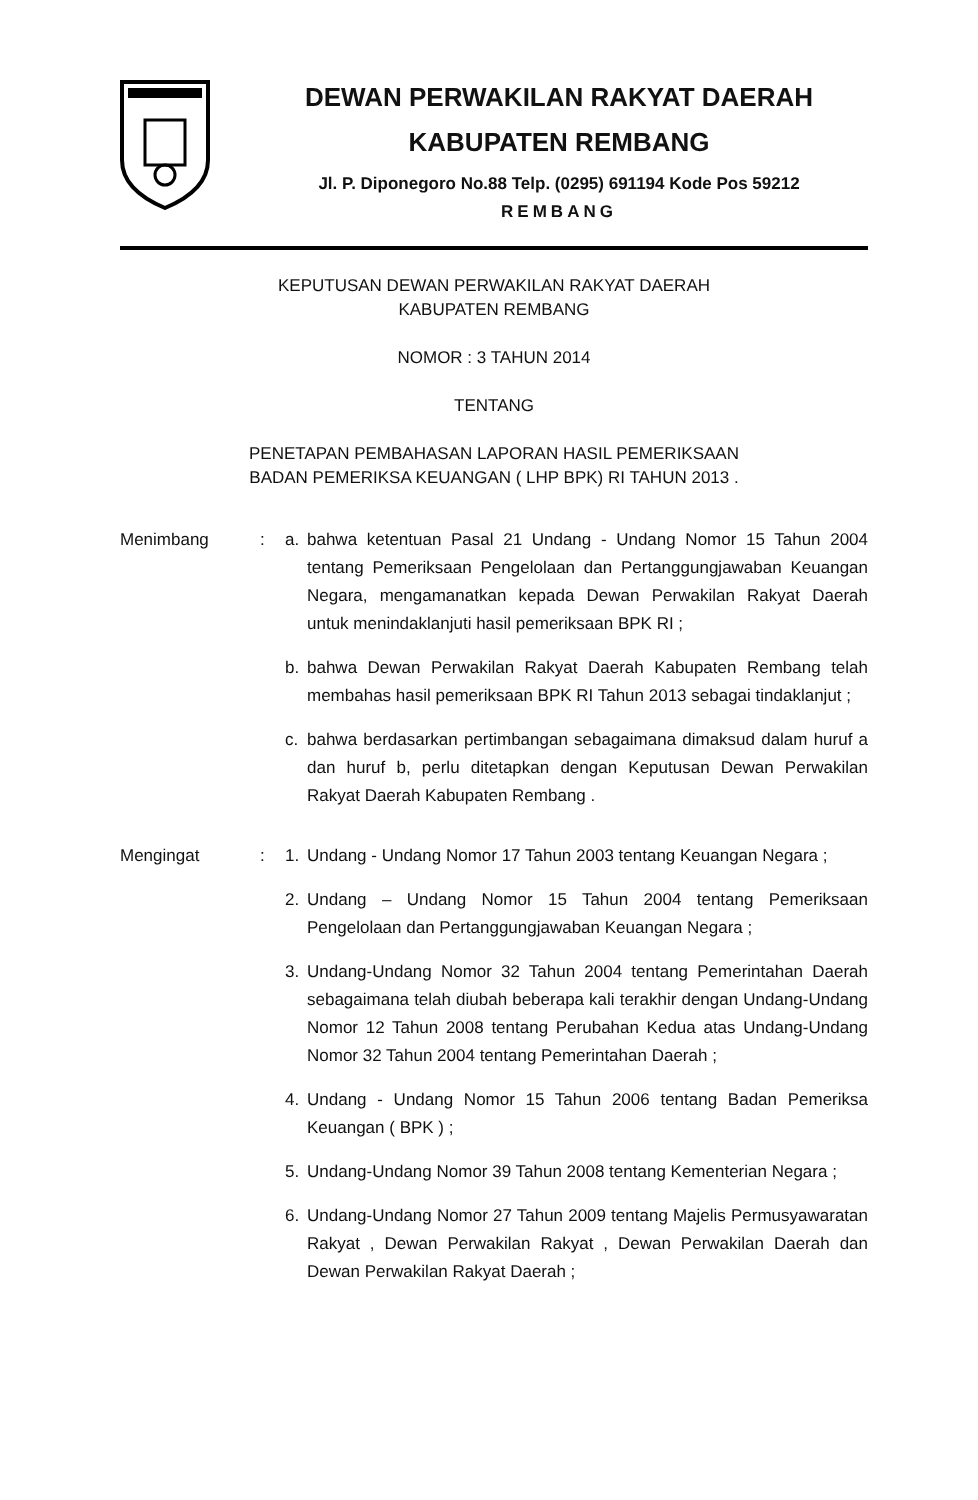DEWAN PERWAKILAN RAKYAT DAERAH
KABUPATEN REMBANG
Jl. P. Diponegoro No.88 Telp. (0295) 691194 Kode Pos 59212
REMBANG
KEPUTUSAN DEWAN PERWAKILAN RAKYAT DAERAH
KABUPATEN REMBANG
NOMOR : 3 TAHUN 2014
TENTANG
PENETAPAN PEMBAHASAN LAPORAN HASIL PEMERIKSAAN
BADAN PEMERIKSA KEUANGAN ( LHP BPK) RI TAHUN 2013 .
Menimbang : a. bahwa ketentuan Pasal 21 Undang - Undang Nomor 15 Tahun 2004 tentang Pemeriksaan Pengelolaan dan Pertanggungjawaban Keuangan Negara, mengamanatkan kepada Dewan Perwakilan Rakyat Daerah untuk menindaklanjuti hasil pemeriksaan BPK RI ;
b. bahwa Dewan Perwakilan Rakyat Daerah Kabupaten Rembang telah membahas hasil pemeriksaan BPK RI Tahun 2013 sebagai tindaklanjut ;
c. bahwa berdasarkan pertimbangan sebagaimana dimaksud dalam huruf a dan huruf b, perlu ditetapkan dengan Keputusan Dewan Perwakilan Rakyat Daerah Kabupaten Rembang .
Mengingat : 1. Undang - Undang Nomor 17 Tahun 2003 tentang Keuangan Negara ;
2. Undang – Undang Nomor 15 Tahun 2004 tentang Pemeriksaan Pengelolaan dan Pertanggungjawaban Keuangan Negara ;
3. Undang-Undang Nomor 32 Tahun 2004 tentang Pemerintahan Daerah sebagaimana telah diubah beberapa kali terakhir dengan Undang-Undang Nomor 12 Tahun 2008 tentang Perubahan Kedua atas Undang-Undang Nomor 32 Tahun 2004 tentang Pemerintahan Daerah ;
4. Undang - Undang Nomor 15 Tahun 2006 tentang Badan Pemeriksa Keuangan ( BPK ) ;
5. Undang-Undang Nomor 39 Tahun 2008 tentang Kementerian Negara ;
6. Undang-Undang Nomor 27 Tahun 2009 tentang Majelis Permusyawaratan Rakyat , Dewan Perwakilan Rakyat , Dewan Perwakilan Daerah dan Dewan Perwakilan Rakyat Daerah ;